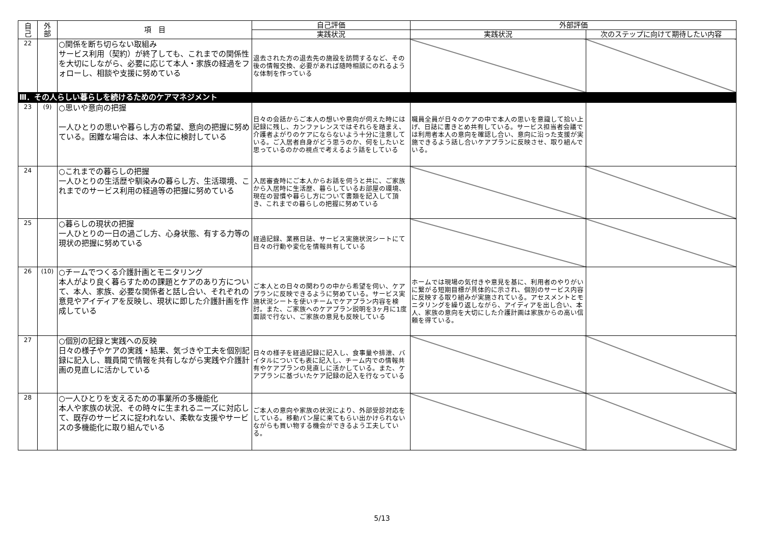| 自 己 | 外 部 | 項 目 | 自己評価 | 外部評価 | |
| --- | --- | --- | --- | --- | --- |
| | | | 実践状況 | 実践状況 | 次のステップに向けて期待したい内容 |
| 22 | | ○関係を断ち切らない取組み サービス利用（契約）が終了しても、これまでの関係性を大切にしながら、必要に応じて本人・家族の経過をフォローし、相談や支援に努めている | 退去された方の退去先の施設を訪問するなど、その後の情報交換、必要があれば随時相談にのれるような体制を作っている | | |
| Ⅲ．その人らしい暮らしを続けるためのケアマネジメント | | | | | |
| 23 | (9) | ○思いや意向の把握 一人ひとりの思いや暮らし方の希望、意向の把握に努めている。困難な場合は、本人本位に検討している | 日々の会話からご本人の想いや意向が伺えた時には記録に残し、カンファレンスではそれらを踏まえ、介護者よがりのケアにならないよう十分に注意している。ご入居者自身がどう思うのか、何をしたいと思っているのかの視点で考えるよう話をしている | 職員全員が日々のケアの中で本人の思いを意識して拾い上げ、日誌に書きとめ共有している。サービス担当者会議では利用者本人の意向を確認し合い、意向に沿った支援が実施できるよう話し合いケアプランに反映させ、取り組んでいる。 | |
| 24 | | ○これまでの暮らしの把握 一人ひとりの生活歴や馴染みの暮らし方、生活環境、これまでのサービス利用の経過等の把握に努めている | 入居審査時にご本人からお話を伺うと共に、ご家族から入居時に生活歴、暮らしているお部屋の環境、現在の習慣や暮らし方について書類を記入して頂き、これまでの暮らしの把握に努めている | | |
| 25 | | ○暮らしの現状の把握 一人ひとりの一日の過ごし方、心身状態、有する力等の現状の把握に努めている | 経過記録、業務日誌、サービス実施状況シートにて日々の行動や変化を情報共有している | | |
| 26 | (10) | ○チームでつくる介護計画とモニタリング 本人がより良く暮らすための課題とケアのあり方について、本人、家族、必要な関係者と話し合い、それぞれの意見やアイディアを反映し、現状に即した介護計画を作成している | ご本人との日々の関わりの中から希望を伺い、ケアプランに反映できるように努めている。サービス実施状況シートを使いチームでケアプラン内容を検討。また、ご家族へのケアプラン説明を3ヶ月に1度面談で行ない、ご家族の意見も反映している | ホームでは現場の気付きや意見を基に、利用者のやりがいに繋がる短期目標が具体的に示され、個別のサービス内容に反映する取り組みが実施されている。アセスメントとモニタリングを繰り返しながら、アイディアを出し合い、本人、家族の意向を大切にした介護計画は家族からの高い信頼を得ている。 | |
| 27 | | ○個別の記録と実践への反映 日々の様子やケアの実践・結果、気づきや工夫を個別記録に記入し、職員間で情報を共有しながら実践や介護計画の見直しに活かしている | 日々の様子を経過記録に記入し、食事量や排泄、バイタルについても表に記入し、チーム内での情報共有やケアプランの見直しに活かしている。また、ケアプランに基づいたケア記録の記入を行なっている | | |
| 28 | | ○一人ひとりを支えるための事業所の多機能化 本人や家族の状況、その時々に生まれるニーズに対応して、既存のサービスに捉われない、柔軟な支援やサービスの多機能化に取り組んでいる | ご本人の意向や家族の状況により、外部受診対応をしている。移動パン屋に来てもらい出かけられないながらも買い物する機会ができるよう工夫している。 | | |
5/13